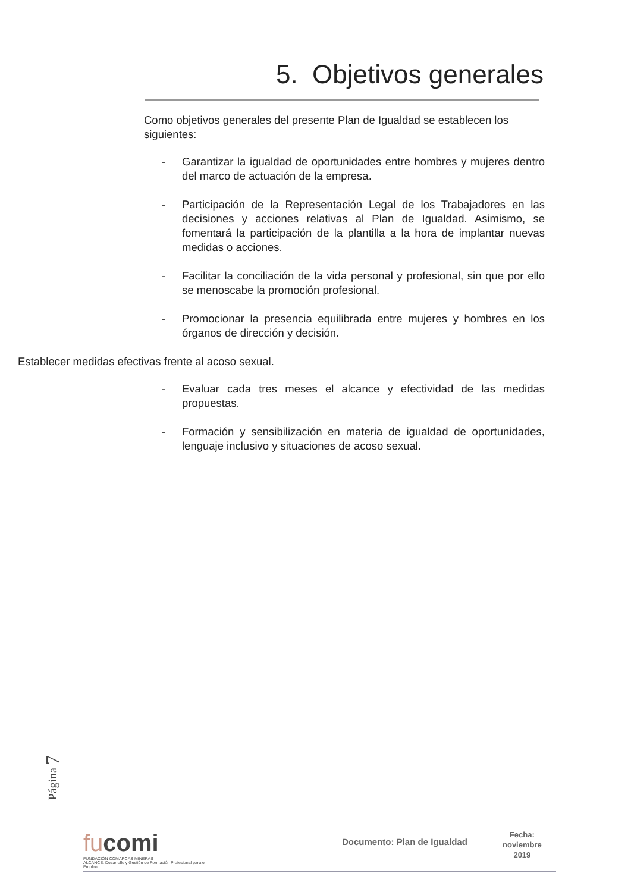5. Objetivos generales
Como objetivos generales del presente Plan de Igualdad se establecen los siguientes:
- Garantizar la igualdad de oportunidades entre hombres y mujeres dentro del marco de actuación de la empresa.
- Participación de la Representación Legal de los Trabajadores en las decisiones y acciones relativas al Plan de Igualdad. Asimismo, se fomentará la participación de la plantilla a la hora de implantar nuevas medidas o acciones.
- Facilitar la conciliación de la vida personal y profesional, sin que por ello se menoscabe la promoción profesional.
- Promocionar la presencia equilibrada entre mujeres y hombres en los órganos de dirección y decisión.
Establecer medidas efectivas frente al acoso sexual.
- Evaluar cada tres meses el alcance y efectividad de las medidas propuestas.
- Formación y sensibilización en materia de igualdad de oportunidades, lenguaje inclusivo y situaciones de acoso sexual.
Página 7
fucomi
FUNDACIÓN COMARCAS MINERAS
ALCANCE: Desarrollo y Gestión de Formación Profesional para el Empleo
Documento: Plan de Igualdad
Fecha:
noviembre
2019